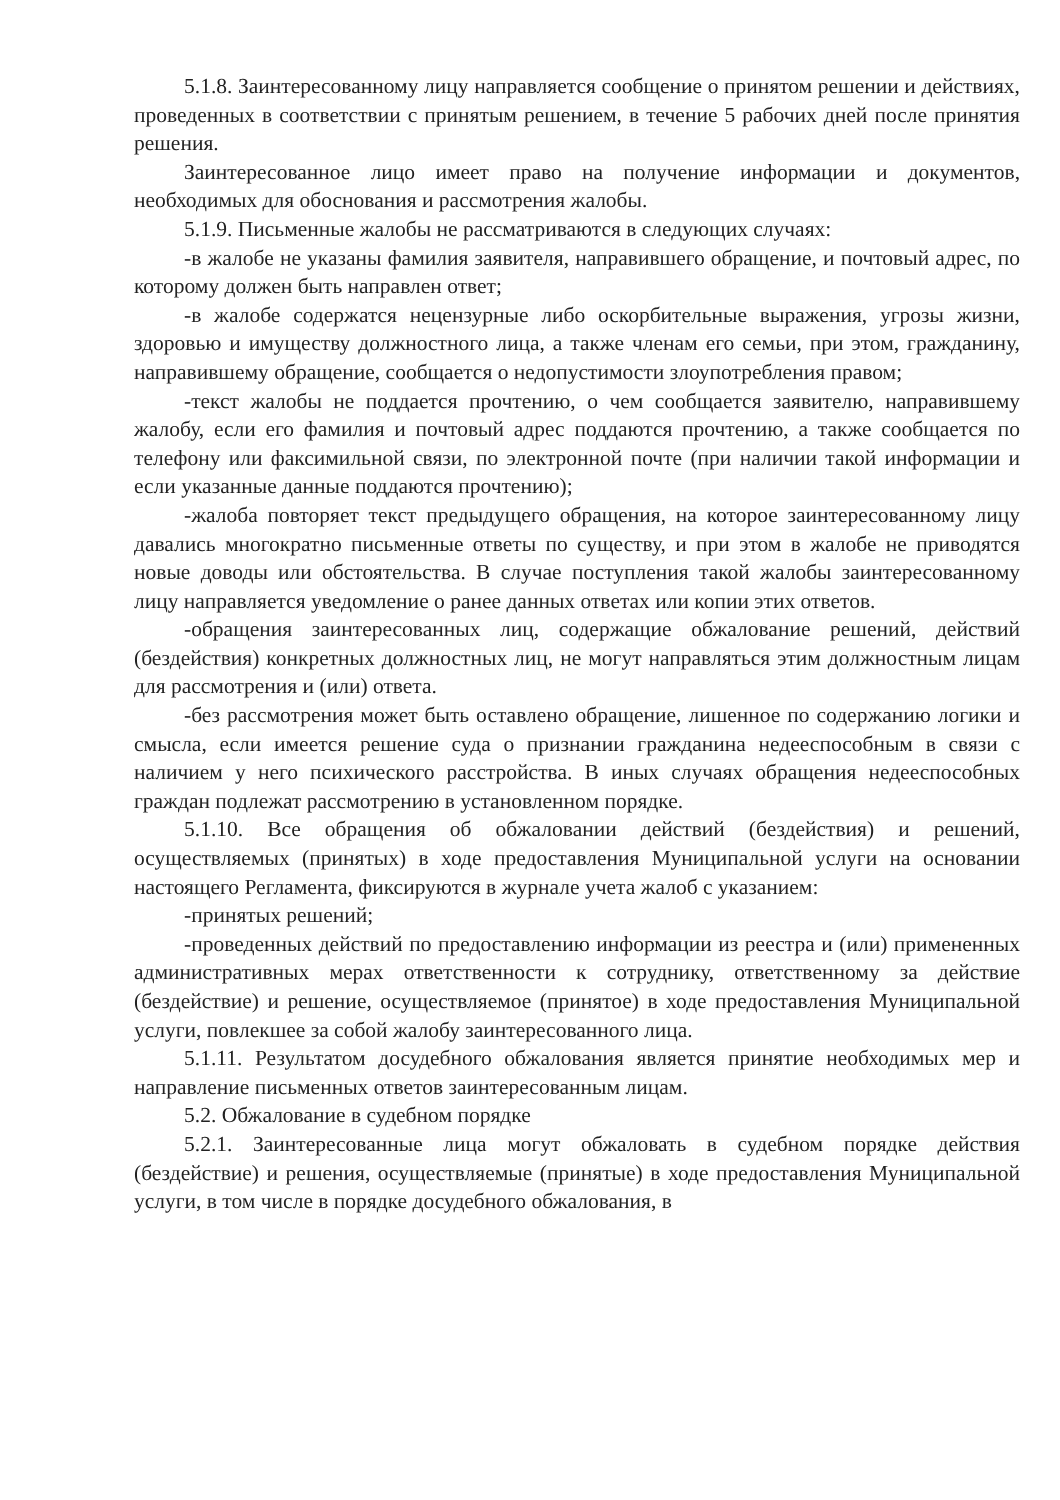5.1.8. Заинтересованному лицу направляется сообщение о принятом решении и действиях, проведенных в соответствии с принятым решением, в течение 5 рабочих дней после принятия решения.
Заинтересованное лицо имеет право на получение информации и документов, необходимых для обоснования и рассмотрения жалобы.
5.1.9. Письменные жалобы не рассматриваются в следующих случаях:
-в жалобе не указаны фамилия заявителя, направившего обращение, и почтовый адрес, по которому должен быть направлен ответ;
-в жалобе содержатся нецензурные либо оскорбительные выражения, угрозы жизни, здоровью и имуществу должностного лица, а также членам его семьи, при этом, гражданину, направившему обращение, сообщается о недопустимости злоупотребления правом;
-текст жалобы не поддается прочтению, о чем сообщается заявителю, направившему жалобу, если его фамилия и почтовый адрес поддаются прочтению, а также сообщается по телефону или факсимильной связи, по электронной почте (при наличии такой информации и если указанные данные поддаются прочтению);
-жалоба повторяет текст предыдущего обращения, на которое заинтересованному лицу давались многократно письменные ответы по существу, и при этом в жалобе не приводятся новые доводы или обстоятельства. В случае поступления такой жалобы заинтересованному лицу направляется уведомление о ранее данных ответах или копии этих ответов.
-обращения заинтересованных лиц, содержащие обжалование решений, действий (бездействия) конкретных должностных лиц, не могут направляться этим должностным лицам для рассмотрения и (или) ответа.
-без рассмотрения может быть оставлено обращение, лишенное по содержанию логики и смысла, если имеется решение суда о признании гражданина недееспособным в связи с наличием у него психического расстройства. В иных случаях обращения недееспособных граждан подлежат рассмотрению в установленном порядке.
5.1.10. Все обращения об обжаловании действий (бездействия) и решений, осуществляемых (принятых) в ходе предоставления Муниципальной услуги на основании настоящего Регламента, фиксируются в журнале учета жалоб с указанием:
-принятых решений;
-проведенных действий по предоставлению информации из реестра и (или) примененных административных мерах ответственности к сотруднику, ответственному за действие (бездействие) и решение, осуществляемое (принятое) в ходе предоставления Муниципальной услуги, повлекшее за собой жалобу заинтересованного лица.
5.1.11. Результатом досудебного обжалования является принятие необходимых мер и направление письменных ответов заинтересованным лицам.
5.2. Обжалование в судебном порядке
5.2.1. Заинтересованные лица могут обжаловать в судебном порядке действия (бездействие) и решения, осуществляемые (принятые) в ходе предоставления Муниципальной услуги, в том числе в порядке досудебного обжалования, в